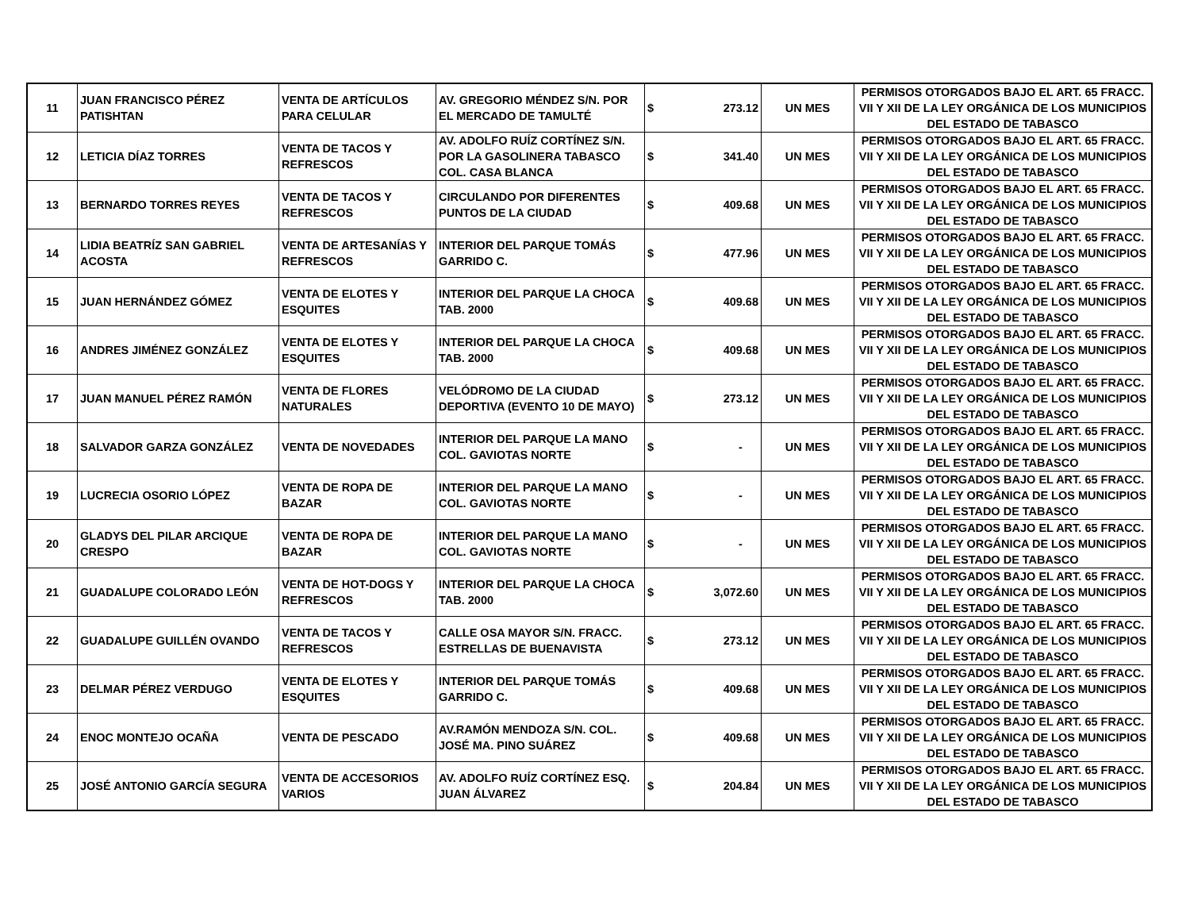| 11 | JUAN FRANCISCO PÉREZ PATISHTAN | VENTA DE ARTÍCULOS PARA CELULAR | AV. GREGORIO MÉNDEZ S/N. POR EL MERCADO DE TAMULTÉ | $ 273.12 | UN MES | PERMISOS OTORGADOS BAJO EL ART. 65 FRACC. VII Y XII DE LA LEY ORGÁNICA DE LOS MUNICIPIOS DEL ESTADO DE TABASCO |
| 12 | LETICIA DÍAZ TORRES | VENTA DE TACOS Y REFRESCOS | AV. ADOLFO RUÍZ CORTÍNEZ S/N. POR LA GASOLINERA TABASCO COL. CASA BLANCA | $ 341.40 | UN MES | PERMISOS OTORGADOS BAJO EL ART. 65 FRACC. VII Y XII DE LA LEY ORGÁNICA DE LOS MUNICIPIOS DEL ESTADO DE TABASCO |
| 13 | BERNARDO TORRES REYES | VENTA DE TACOS Y REFRESCOS | CIRCULANDO POR DIFERENTES PUNTOS DE LA CIUDAD | $ 409.68 | UN MES | PERMISOS OTORGADOS BAJO EL ART. 65 FRACC. VII Y XII DE LA LEY ORGÁNICA DE LOS MUNICIPIOS DEL ESTADO DE TABASCO |
| 14 | LIDIA BEATRÍZ SAN GABRIEL ACOSTA | VENTA DE ARTESANÍAS Y REFRESCOS | INTERIOR DEL PARQUE TOMÁS GARRIDO C. | $ 477.96 | UN MES | PERMISOS OTORGADOS BAJO EL ART. 65 FRACC. VII Y XII DE LA LEY ORGÁNICA DE LOS MUNICIPIOS DEL ESTADO DE TABASCO |
| 15 | JUAN HERNÁNDEZ GÓMEZ | VENTA DE ELOTES Y ESQUITES | INTERIOR DEL PARQUE LA CHOCA TAB. 2000 | $ 409.68 | UN MES | PERMISOS OTORGADOS BAJO EL ART. 65 FRACC. VII Y XII DE LA LEY ORGÁNICA DE LOS MUNICIPIOS DEL ESTADO DE TABASCO |
| 16 | ANDRES JIMÉNEZ GONZÁLEZ | VENTA DE ELOTES Y ESQUITES | INTERIOR DEL PARQUE LA CHOCA TAB. 2000 | $ 409.68 | UN MES | PERMISOS OTORGADOS BAJO EL ART. 65 FRACC. VII Y XII DE LA LEY ORGÁNICA DE LOS MUNICIPIOS DEL ESTADO DE TABASCO |
| 17 | JUAN MANUEL PÉREZ RAMÓN | VENTA DE FLORES NATURALES | VELÓDROMO DE LA CIUDAD DEPORTIVA (EVENTO 10 DE MAYO) | $ 273.12 | UN MES | PERMISOS OTORGADOS BAJO EL ART. 65 FRACC. VII Y XII DE LA LEY ORGÁNICA DE LOS MUNICIPIOS DEL ESTADO DE TABASCO |
| 18 | SALVADOR GARZA GONZÁLEZ | VENTA DE NOVEDADES | INTERIOR DEL PARQUE LA MANO COL. GAVIOTAS NORTE | $ - | UN MES | PERMISOS OTORGADOS BAJO EL ART. 65 FRACC. VII Y XII DE LA LEY ORGÁNICA DE LOS MUNICIPIOS DEL ESTADO DE TABASCO |
| 19 | LUCRECIA OSORIO LÓPEZ | VENTA DE ROPA DE BAZAR | INTERIOR DEL PARQUE LA MANO COL. GAVIOTAS NORTE | $ - | UN MES | PERMISOS OTORGADOS BAJO EL ART. 65 FRACC. VII Y XII DE LA LEY ORGÁNICA DE LOS MUNICIPIOS DEL ESTADO DE TABASCO |
| 20 | GLADYS DEL PILAR ARCIQUE CRESPO | VENTA DE ROPA DE BAZAR | INTERIOR DEL PARQUE LA MANO COL. GAVIOTAS NORTE | $ - | UN MES | PERMISOS OTORGADOS BAJO EL ART. 65 FRACC. VII Y XII DE LA LEY ORGÁNICA DE LOS MUNICIPIOS DEL ESTADO DE TABASCO |
| 21 | GUADALUPE COLORADO LEÓN | VENTA DE HOT-DOGS Y REFRESCOS | INTERIOR DEL PARQUE LA CHOCA TAB. 2000 | $ 3,072.60 | UN MES | PERMISOS OTORGADOS BAJO EL ART. 65 FRACC. VII Y XII DE LA LEY ORGÁNICA DE LOS MUNICIPIOS DEL ESTADO DE TABASCO |
| 22 | GUADALUPE GUILLÉN OVANDO | VENTA DE TACOS Y REFRESCOS | CALLE OSA MAYOR S/N. FRACC. ESTRELLAS DE BUENAVISTA | $ 273.12 | UN MES | PERMISOS OTORGADOS BAJO EL ART. 65 FRACC. VII Y XII DE LA LEY ORGÁNICA DE LOS MUNICIPIOS DEL ESTADO DE TABASCO |
| 23 | DELMAR PÉREZ VERDUGO | VENTA DE ELOTES Y ESQUITES | INTERIOR DEL PARQUE TOMÁS GARRIDO C. | $ 409.68 | UN MES | PERMISOS OTORGADOS BAJO EL ART. 65 FRACC. VII Y XII DE LA LEY ORGÁNICA DE LOS MUNICIPIOS DEL ESTADO DE TABASCO |
| 24 | ENOC MONTEJO OCAÑA | VENTA DE PESCADO | AV.RAMÓN MENDOZA S/N. COL. JOSÉ MA. PINO SUÁREZ | $ 409.68 | UN MES | PERMISOS OTORGADOS BAJO EL ART. 65 FRACC. VII Y XII DE LA LEY ORGÁNICA DE LOS MUNICIPIOS DEL ESTADO DE TABASCO |
| 25 | JOSÉ ANTONIO GARCÍA SEGURA | VENTA DE ACCESORIOS VARIOS | AV. ADOLFO RUÍZ CORTÍNEZ ESQ. JUAN ÁLVAREZ | $ 204.84 | UN MES | PERMISOS OTORGADOS BAJO EL ART. 65 FRACC. VII Y XII DE LA LEY ORGÁNICA DE LOS MUNICIPIOS DEL ESTADO DE TABASCO |